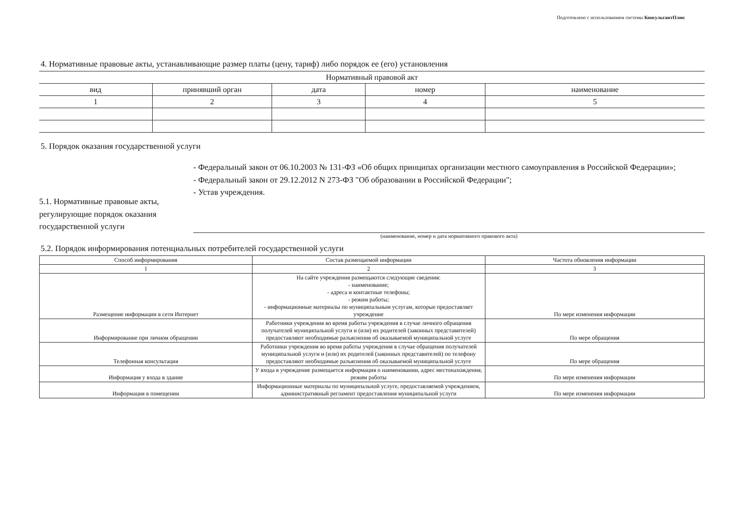Подготовлено с использованием системы КонсультантПлюс
4. Нормативные правовые акты, устанавливающие размер платы (цену, тариф) либо порядок ее (его) установления
| Нормативный правовой акт | | | | |
| --- | --- | --- | --- | --- |
| вид | принявший орган | дата | номер | наименование |
| 1 | 2 | 3 | 4 | 5 |
5. Порядок оказания государственной услуги
5.1. Нормативные правовые акты, регулирующие порядок оказания государственной услуги
- Федеральный закон от 06.10.2003 № 131-ФЗ «Об общих принципах организации местного самоуправления в Российской Федерации»;
- Федеральный закон от 29.12.2012 N 273-ФЗ "Об образовании в Российской Федерации";
- Устав учреждения.
(наименование, номер и дата нормативного правового акта)
5.2. Порядок информирования потенциальных потребителей государственной услуги
| Способ информирования | Состав размещаемой информации | Частота обновления информации |
| --- | --- | --- |
| 1 | 2 | 3 |
| Размещение информации в сети Интернет | На сайте учреждения размещаются следующие сведения: - наименование; - адреса и контактные телефоны; - режим работы; - информационные материалы по муниципальным услугам, которые предоставляет учреждение | По мере изменения информации |
| Информирование при личном обращении | Работники учреждения во время работы учреждения в случае личного обращения получателей муниципальной услуги и (или) их родителей (законных представителей) предоставляют необходимые разъяснения об оказываемой муниципальной услуге | По мере обращения |
| Телефонная консультация | Работники учреждения во время работы учреждения в случае обращения получателей муниципальной услуги и (или) их родителей (законных представителей) по телефону предоставляют необходимые разъяснения об оказываемой муниципальной услуге | По мере обращения |
| Информация у входа в здание | У входа в учреждение размещается информация о наименовании, адрес местонахождения, режим работы | По мере изменения информации |
| Информация в помещении | Информационные материалы по муниципальной услуге, предоставляемой учреждением, административный регламент предоставления муниципальной услуги | По мере изменения информации |